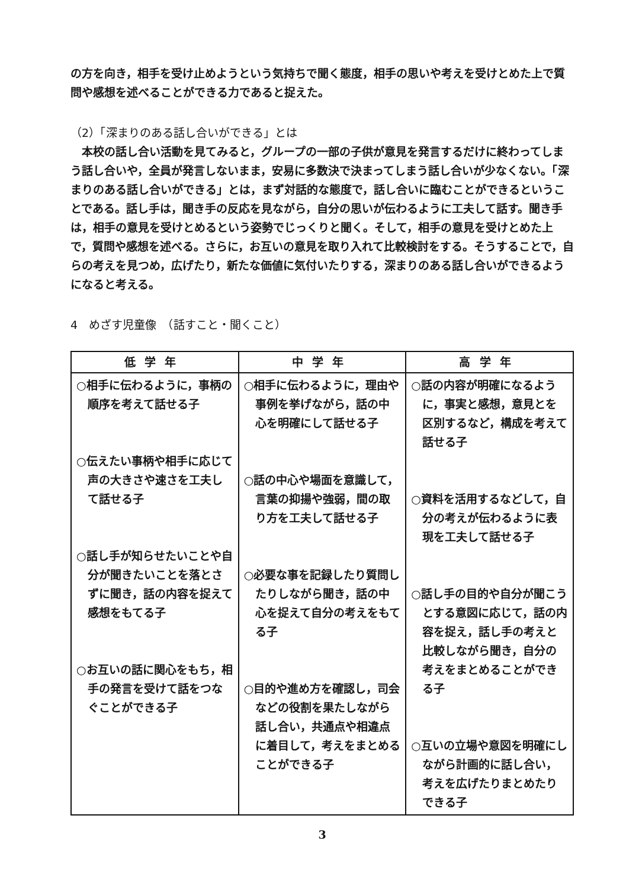の方を向き，相手を受け止めようという気持ちで聞く態度，相手の思いや考えを受けとめた上で質問や感想を述べることができる力であると捉えた。
（2）「深まりのある話し合いができる」とは
本校の話し合い活動を見てみると，グループの一部の子供が意見を発言するだけに終わってしまう話し合いや，全員が発言しないまま，安易に多数決で決まってしまう話し合いが少なくない。「深まりのある話し合いができる」とは，まず対話的な態度で，話し合いに臨むことができるということである。話し手は，聞き手の反応を見ながら，自分の思いが伝わるように工夫して話す。聞き手は，相手の意見を受けとめるという姿勢でじっくりと聞く。そして，相手の意見を受けとめた上で，質問や感想を述べる。さらに，お互いの意見を取り入れて比較検討をする。そうすることで，自らの考えを見つめ，広げたり，新たな価値に気付いたりする，深まりのある話し合いができるようになると考える。
4　めざす児童像　（話すこと・聞くこと）
| 低学年 | 中学年 | 高学年 |
| --- | --- | --- |
| ○相手に伝わるように，事柄の順序を考えて話せる子 ○伝えたい事柄や相手に応じて声の大きさや速さを工夫して話せる子 ○話し手が知らせたいことや自分が聞きたいことを落とさずに聞き，話の内容を捉えて感想をもてる子 ○お互いの話に関心をもち，相手の発言を受けて話をつなぐことができる子 | ○相手に伝わるように，理由や事例を挙げながら，話の中心を明確にして話せる子 ○話の中心や場面を意識して，言葉の抑揚や強弱，間の取り方を工夫して話せる子 ○必要な事を記録したり質問したりしながら聞き，話の中心を捉えて自分の考えをもてる子 ○目的や進め方を確認し，司会などの役割を果たしながら話し合い，共通点や相違点に着目して，考えをまとめることができる子 | ○話の内容が明確になるように，事実と感想，意見とを区別するなど，構成を考えて話せる子 ○資料を活用するなどして，自分の考えが伝わるように表現を工夫して話せる子 ○話し手の目的や自分が聞こうとする意図に応じて，話の内容を捉え，話し手の考えと比較しながら聞き，自分の考えをまとめることができる子 ○互いの立場や意図を明確にしながら計画的に話し合い，考えを広げたりまとめたりできる子 |
3